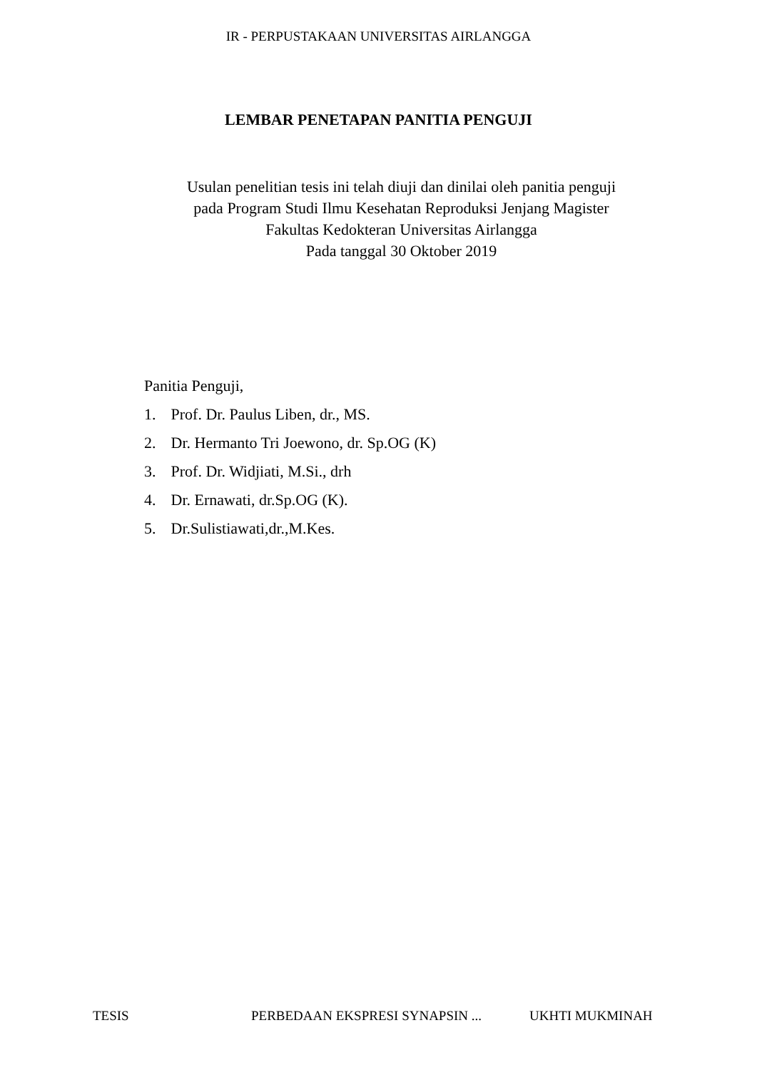IR - PERPUSTAKAAN UNIVERSITAS AIRLANGGA
LEMBAR PENETAPAN PANITIA PENGUJI
Usulan penelitian tesis ini telah diuji dan dinilai oleh panitia penguji
pada Program Studi Ilmu Kesehatan Reproduksi Jenjang Magister
Fakultas Kedokteran Universitas Airlangga
Pada tanggal 30 Oktober 2019
Panitia Penguji,
1. Prof. Dr. Paulus Liben, dr., MS.
2. Dr. Hermanto Tri Joewono, dr. Sp.OG (K)
3. Prof. Dr. Widjiati, M.Si., drh
4. Dr. Ernawati, dr.Sp.OG (K).
5. Dr.Sulistiawati,dr.,M.Kes.
TESIS PERBEDAAN EKSPRESI SYNAPSIN ... UKHTI MUKMINAH